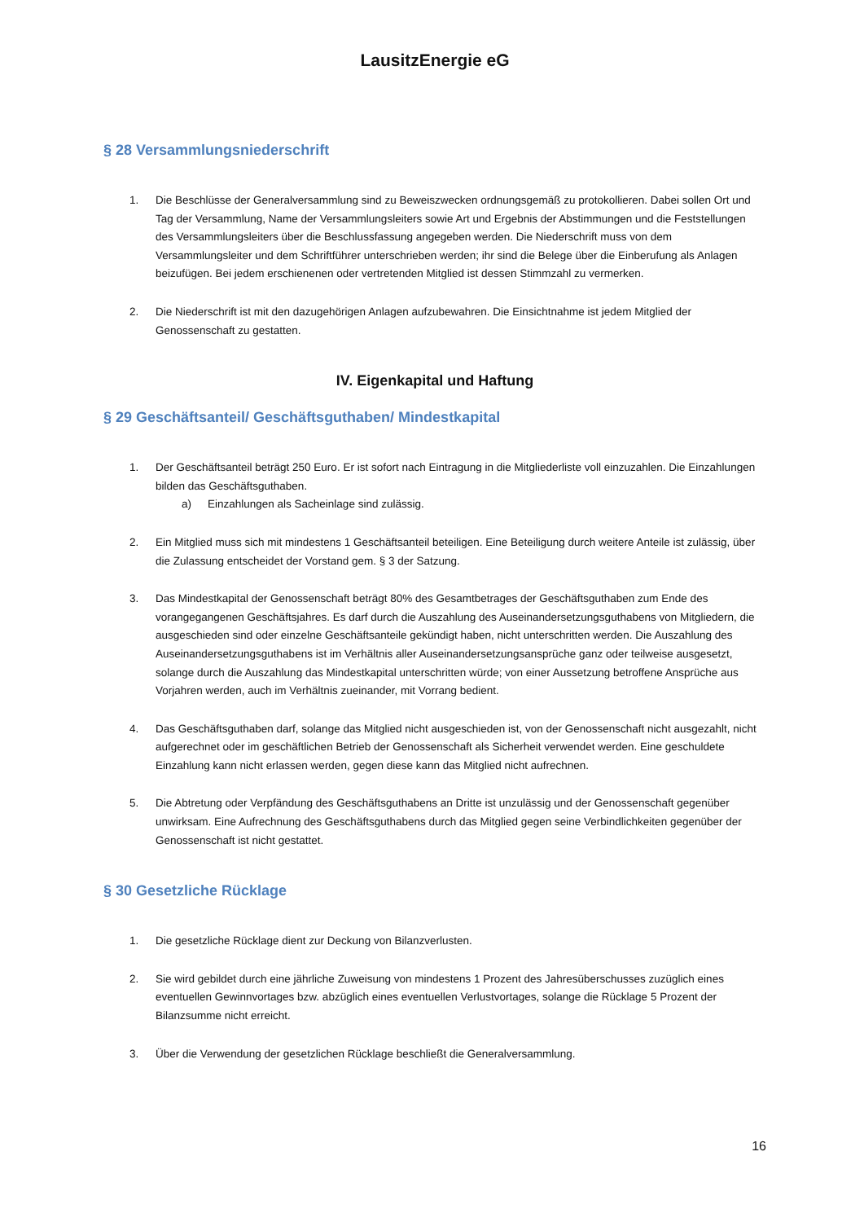LausitzEnergie eG
§ 28 Versammlungsniederschrift
1. Die Beschlüsse der Generalversammlung sind zu Beweiszwecken ordnungsgemäß zu protokollieren. Dabei sollen Ort und Tag der Versammlung, Name der Versammlungsleiters sowie Art und Ergebnis der Abstimmungen und die Feststellungen des Versammlungsleiters über die Beschlussfassung angegeben werden. Die Niederschrift muss von dem Versammlungsleiter und dem Schriftführer unterschrieben werden; ihr sind die Belege über die Einberufung als Anlagen beizufügen. Bei jedem erschienenen oder vertretenden Mitglied ist dessen Stimmzahl zu vermerken.
2. Die Niederschrift ist mit den dazugehörigen Anlagen aufzubewahren. Die Einsichtnahme ist jedem Mitglied der Genossenschaft zu gestatten.
IV. Eigenkapital und Haftung
§ 29 Geschäftsanteil/ Geschäftsguthaben/ Mindestkapital
1. Der Geschäftsanteil beträgt 250 Euro. Er ist sofort nach Eintragung in die Mitgliederliste voll einzuzahlen. Die Einzahlungen bilden das Geschäftsguthaben.
a) Einzahlungen als Sacheinlage sind zulässig.
2. Ein Mitglied muss sich mit mindestens 1 Geschäftsanteil beteiligen. Eine Beteiligung durch weitere Anteile ist zulässig, über die Zulassung entscheidet der Vorstand gem. § 3 der Satzung.
3. Das Mindestkapital der Genossenschaft beträgt 80% des Gesamtbetrages der Geschäftsguthaben zum Ende des vorangegangenen Geschäftsjahres. Es darf durch die Auszahlung des Auseinandersetzungsguthabens von Mitgliedern, die ausgeschieden sind oder einzelne Geschäftsanteile gekündigt haben, nicht unterschritten werden. Die Auszahlung des Auseinandersetzungsguthabens ist im Verhältnis aller Auseinandersetzungsansprüche ganz oder teilweise ausgesetzt, solange durch die Auszahlung das Mindestkapital unterschritten würde; von einer Aussetzung betroffene Ansprüche aus Vorjahren werden, auch im Verhältnis zueinander, mit Vorrang bedient.
4. Das Geschäftsguthaben darf, solange das Mitglied nicht ausgeschieden ist, von der Genossenschaft nicht ausgezahlt, nicht aufgerechnet oder im geschäftlichen Betrieb der Genossenschaft als Sicherheit verwendet werden. Eine geschuldete Einzahlung kann nicht erlassen werden, gegen diese kann das Mitglied nicht aufrechnen.
5. Die Abtretung oder Verpfändung des Geschäftsguthabens an Dritte ist unzulässig und der Genossenschaft gegenüber unwirksam. Eine Aufrechnung des Geschäftsguthabens durch das Mitglied gegen seine Verbindlichkeiten gegenüber der Genossenschaft ist nicht gestattet.
§ 30 Gesetzliche Rücklage
1. Die gesetzliche Rücklage dient zur Deckung von Bilanzverlusten.
2. Sie wird gebildet durch eine jährliche Zuweisung von mindestens 1 Prozent des Jahresüberschusses zuzüglich eines eventuellen Gewinnvortages bzw. abzüglich eines eventuellen Verlustvortages, solange die Rücklage 5 Prozent der Bilanzsumme nicht erreicht.
3. Über die Verwendung der gesetzlichen Rücklage beschließt die Generalversammlung.
16